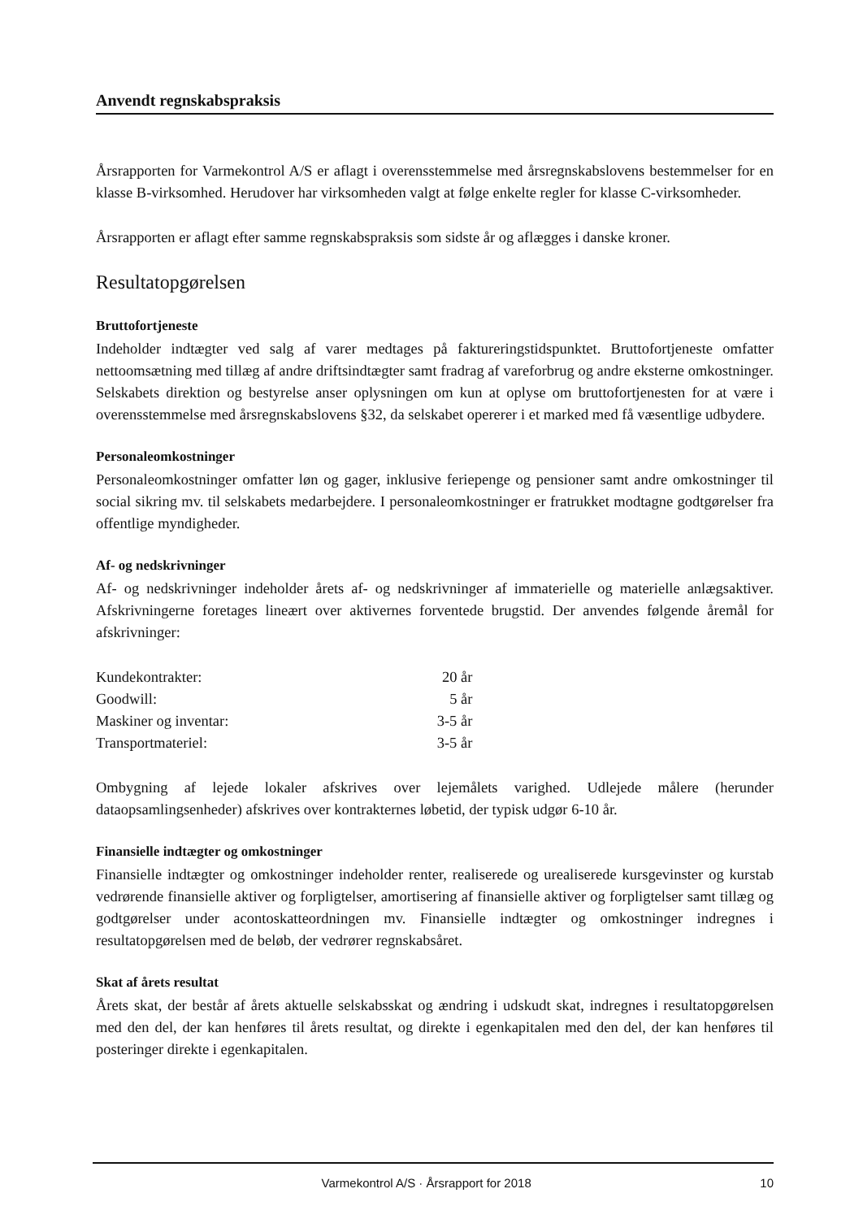Anvendt regnskabspraksis
Årsrapporten for Varmekontrol A/S er aflagt i overensstemmelse med årsregnskabslovens bestemmelser for en klasse B-virksomhed. Herudover har virksomheden valgt at følge enkelte regler for klasse C-virksomheder.
Årsrapporten er aflagt efter samme regnskabspraksis som sidste år og aflægges i danske kroner.
Resultatopgørelsen
Bruttofortjeneste
Indeholder indtægter ved salg af varer medtages på faktureringstidspunktet. Bruttofortjeneste omfatter nettoomsætning med tillæg af andre driftsindtægter samt fradrag af vareforbrug og andre eksterne omkostninger. Selskabets direktion og bestyrelse anser oplysningen om kun at oplyse om bruttofortjenesten for at være i overensstemmelse med årsregnskabslovens §32, da selskabet opererer i et marked med få væsentlige udbydere.
Personaleomkostninger
Personaleomkostninger omfatter løn og gager, inklusive feriepenge og pensioner samt andre omkostninger til social sikring mv. til selskabets medarbejdere. I personaleomkostninger er fratrukket modtagne godtgørelser fra offentlige myndigheder.
Af- og nedskrivninger
Af- og nedskrivninger indeholder årets af- og nedskrivninger af immaterielle og materielle anlægsaktiver. Afskrivningerne foretages lineært over aktivernes forventede brugstid. Der anvendes følgende åremål for afskrivninger:
| Kundekontrakter: | 20 år |
| Goodwill: | 5 år |
| Maskiner og inventar: | 3-5 år |
| Transportmateriel: | 3-5 år |
Ombygning af lejede lokaler afskrives over lejemålets varighed. Udlejede målere (herunder dataopsamlingsenheder) afskrives over kontrakternes løbetid, der typisk udgør 6-10 år.
Finansielle indtægter og omkostninger
Finansielle indtægter og omkostninger indeholder renter, realiserede og urealiserede kursgevinster og kurstab vedrørende finansielle aktiver og forpligtelser, amortisering af finansielle aktiver og forpligtelser samt tillæg og godtgørelser under acontoskatteordningen mv. Finansielle indtægter og omkostninger indregnes i resultatopgørelsen med de beløb, der vedrører regnskabsåret.
Skat af årets resultat
Årets skat, der består af årets aktuelle selskabsskat og ændring i udskudt skat, indregnes i resultatopgørelsen med den del, der kan henføres til årets resultat, og direkte i egenkapitalen med den del, der kan henføres til posteringer direkte i egenkapitalen.
Varmekontrol A/S · Årsrapport for 2018 10